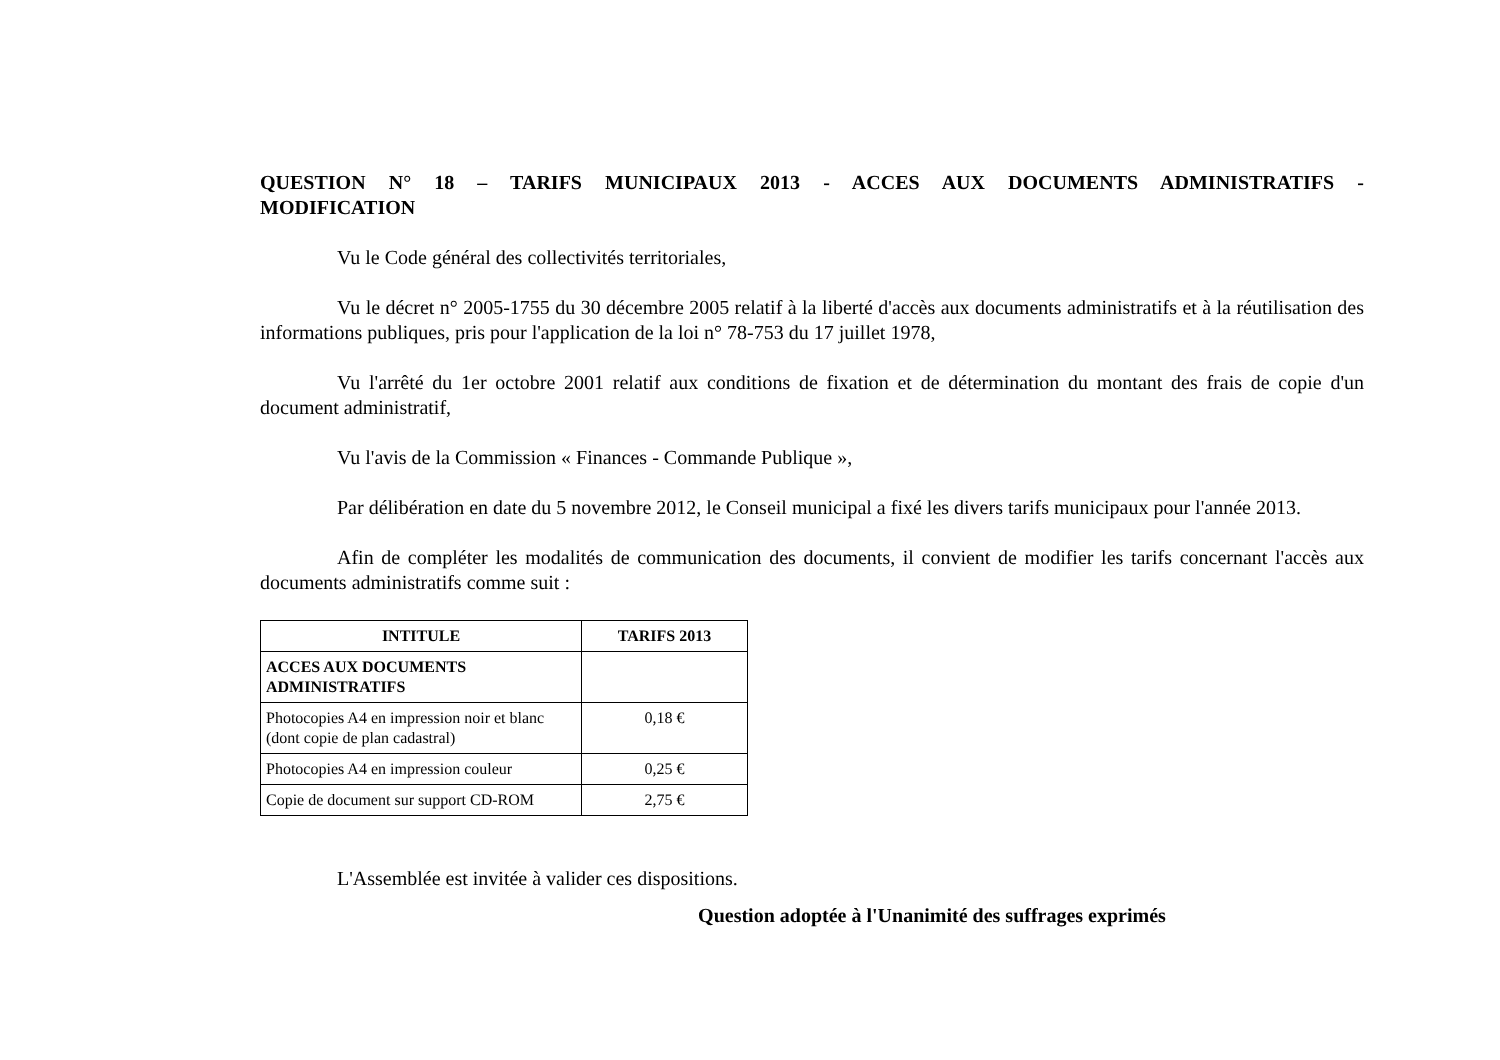QUESTION N° 18 – TARIFS MUNICIPAUX 2013 - ACCES AUX DOCUMENTS ADMINISTRATIFS - MODIFICATION
Vu le Code général des collectivités territoriales,
Vu le décret n° 2005-1755 du 30 décembre 2005 relatif à la liberté d'accès aux documents administratifs et à la réutilisation des informations publiques, pris pour l'application de la loi n° 78-753 du 17 juillet 1978,
Vu l'arrêté du 1er octobre 2001 relatif aux conditions de fixation et de détermination du montant des frais de copie d'un document administratif,
Vu l'avis de la Commission « Finances - Commande Publique »,
Par délibération en date du 5 novembre 2012, le Conseil municipal a fixé les divers tarifs municipaux pour l'année 2013.
Afin de compléter les modalités de communication des documents, il convient de modifier les tarifs concernant l'accès aux documents administratifs comme suit :
| INTITULE | TARIFS 2013 |
| --- | --- |
| ACCES AUX DOCUMENTS ADMINISTRATIFS | |
| Photocopies A4 en impression noir et blanc (dont copie de plan cadastral) | 0,18 € |
| Photocopies A4 en impression couleur | 0,25 € |
| Copie de document sur support CD-ROM | 2,75 € |
L'Assemblée est invitée à valider ces dispositions.
Question adoptée à l'Unanimité des suffrages exprimés